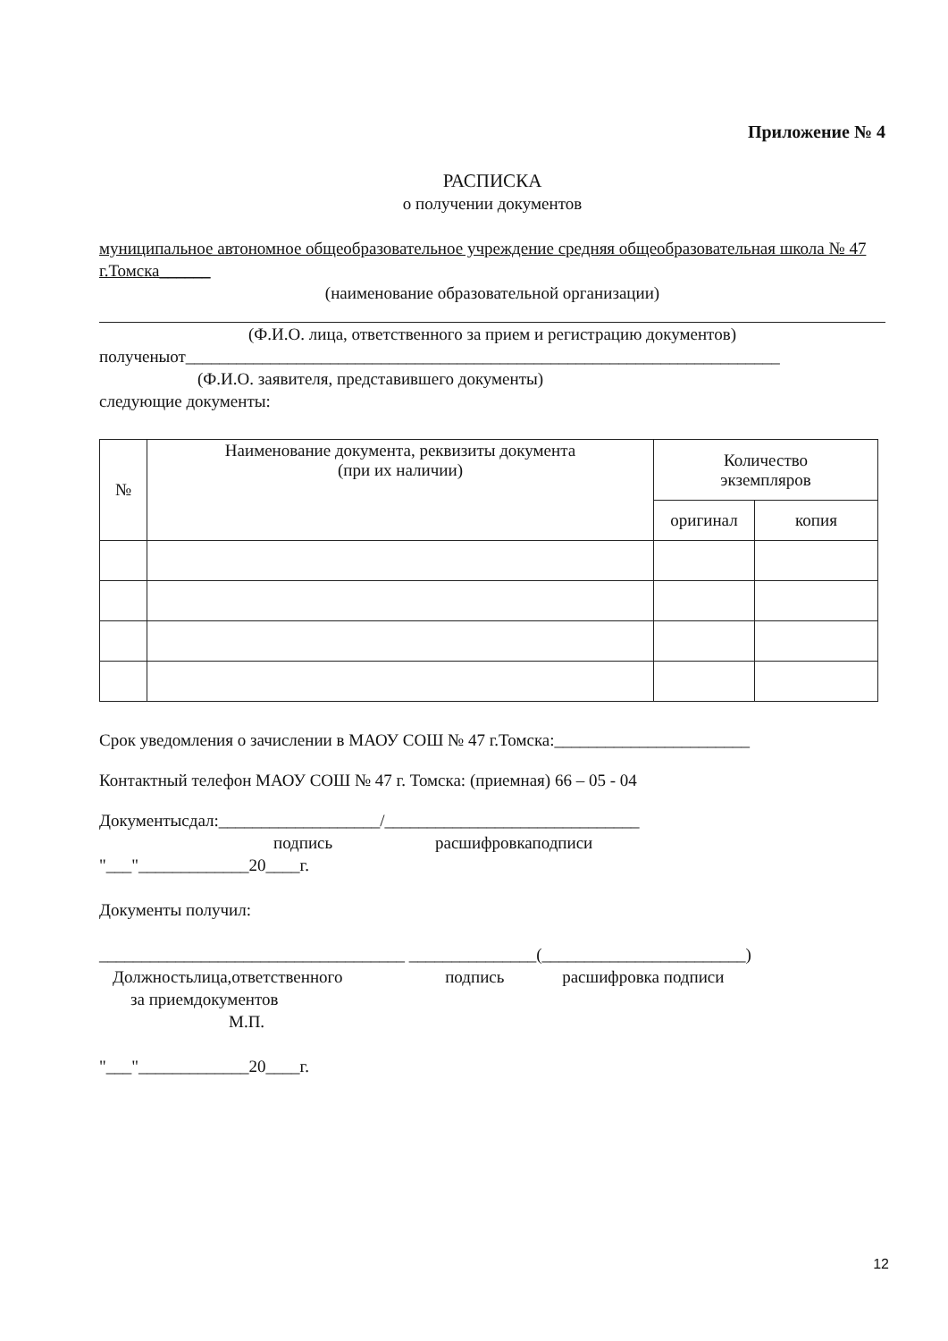Приложение № 4
РАСПИСКА
о получении документов
муниципальное автономное общеобразовательное учреждение средняя общеобразовательная школа № 47 г.Томска______
(наименование образовательной организации)
(Ф.И.О. лица, ответственного за прием и регистрацию документов)
полученыот______________________________________________________________________
(Ф.И.О. заявителя, представившего документы)
следующие документы:
| № | Наименование документа, реквизиты документа (при их наличии) | Количество экземпляров | |
| --- | --- | --- | --- |
| | | оригинал | копия |
Срок уведомления о зачислении в МАОУ СОШ № 47 г.Томска:_______________________
Контактный телефон МАОУ СОШ № 47 г. Томска: (приемная) 66 – 05 - 04
Документысдал:___________________/______________________________
подпись расшифровкаподписи
"___"_____________20____г.
Документы получил:
____________________________________ _______________(________________________)
Должностьлица,ответственного подпись расшифровка подписи
за приемдокументов
М.П.
"___"_____________20____г.
12